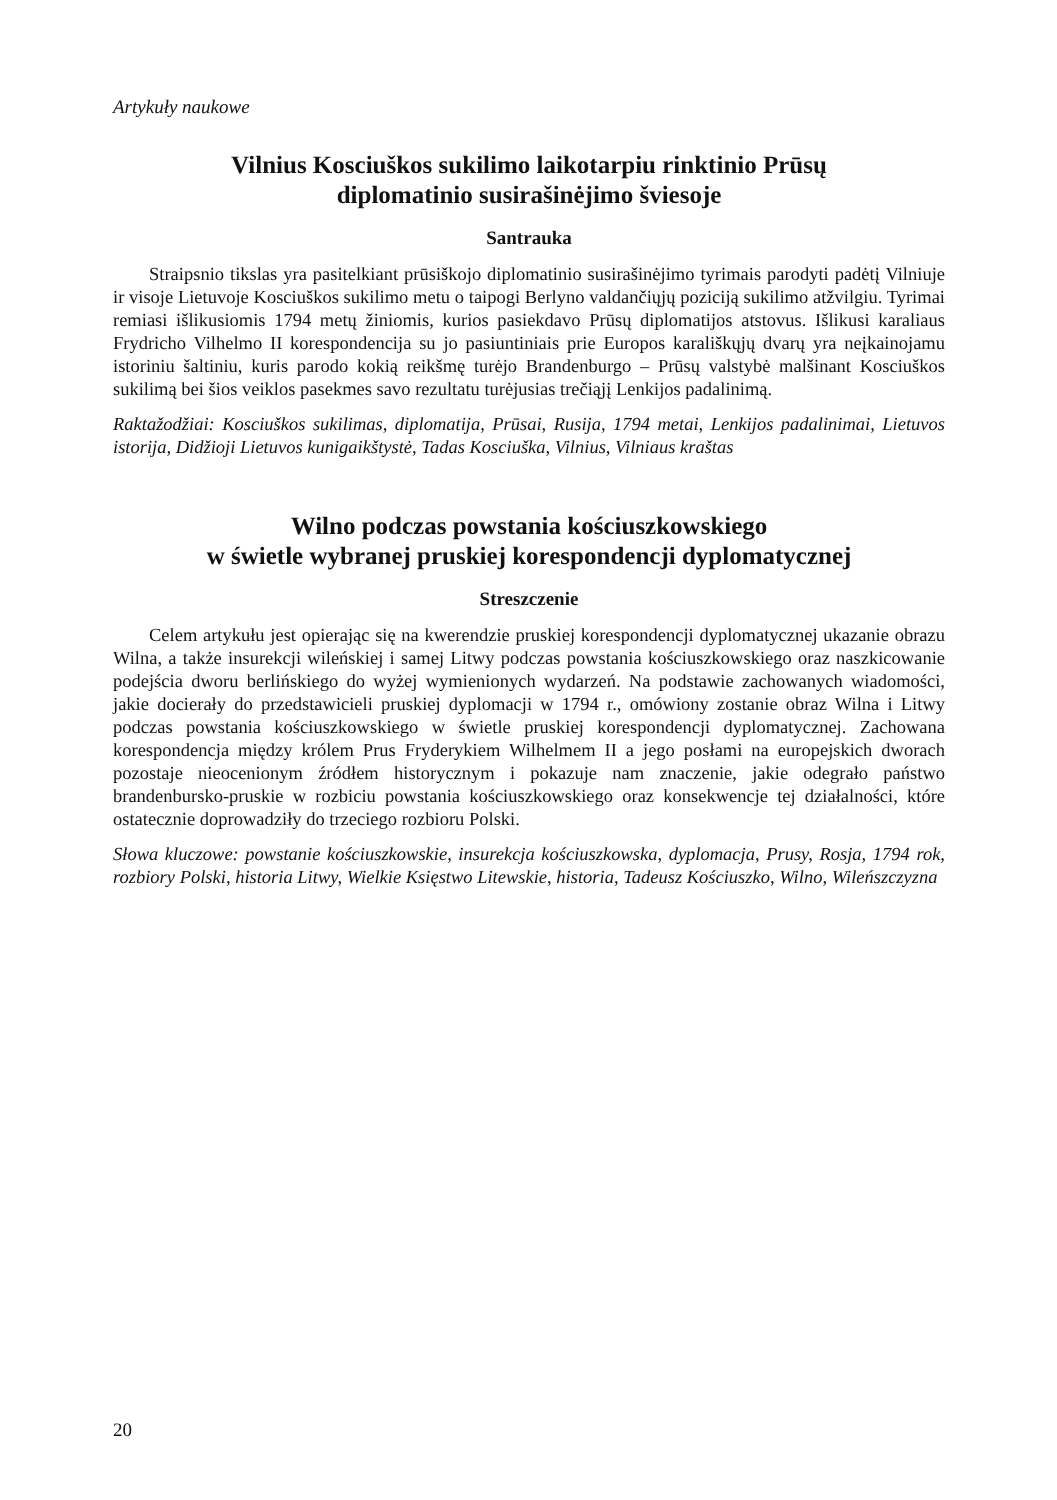Artykuły naukowe
Vilnius Kosciuškos sukilimo laikotarpiu rinktinio Prūsų
diplomatinio susirašinėjimo šviesoje
Santrauka
Straipsnio tikslas yra pasitelkiant prūsiškojo diplomatinio susirašinėjimo tyrimais parodyti padėtį Vilniuje ir visoje Lietuvoje Kosciuškos sukilimo metu o taipogi Berlyno valdančiųjų poziciją sukilimo atžvilgiu. Tyrimai remiasi išlikusiomis 1794 metų žiniomis, kurios pasiekdavo Prūsų diplomatijos atstovus. Išlikusi karaliaus Frydricho Vilhelmo II korespondencija su jo pasiuntiniais prie Europos karališkųjų dvarų yra neįkainojamu istoriniu šaltiniu, kuris parodo kokią reikšmę turėjo Brandenburgo – Prūsų valstybė malšinant Kosciuškos sukilimą bei šios veiklos pasekmes savo rezultatu turėjusias trečiąjį Lenkijos padalinimą.
Raktažodžiai: Kosciuškos sukilimas, diplomatija, Prūsai, Rusija, 1794 metai, Lenkijos padalinimai, Lietuvos istorija, Didžioji Lietuvos kunigaikštystė, Tadas Kosciuška, Vilnius, Vilniaus kraštas
Wilno podczas powstania kościuszkowskiego
w świetle wybranej pruskiej korespondencji dyplomatycznej
Streszczenie
Celem artykułu jest opierając się na kwerendzie pruskiej korespondencji dyplomatycznej ukazanie obrazu Wilna, a także insurekcji wileńskiej i samej Litwy podczas powstania kościuszkowskiego oraz naszkicowanie podejścia dworu berlińskiego do wyżej wymienionych wydarzeń. Na podstawie zachowanych wiadomości, jakie docierały do przedstawicieli pruskiej dyplomacji w 1794 r., omówiony zostanie obraz Wilna i Litwy podczas powstania kościuszkowskiego w świetle pruskiej korespondencji dyplomatycznej. Zachowana korespondencja między królem Prus Fryderykiem Wilhelmem II a jego posłami na europejskich dworach pozostaje nieocenionym źródłem historycznym i pokazuje nam znaczenie, jakie odegrało państwo brandenbursko-pruskie w rozbiciu powstania kościuszkowskiego oraz konsekwencje tej działalności, które ostatecznie doprowadziły do trzeciego rozbioru Polski.
Słowa kluczowe: powstanie kościuszkowskie, insurekcja kościuszkowska, dyplomacja, Prusy, Rosja, 1794 rok, rozbiory Polski, historia Litwy, Wielkie Księstwo Litewskie, historia, Tadeusz Kościuszko, Wilno, Wileńszczyzna
20